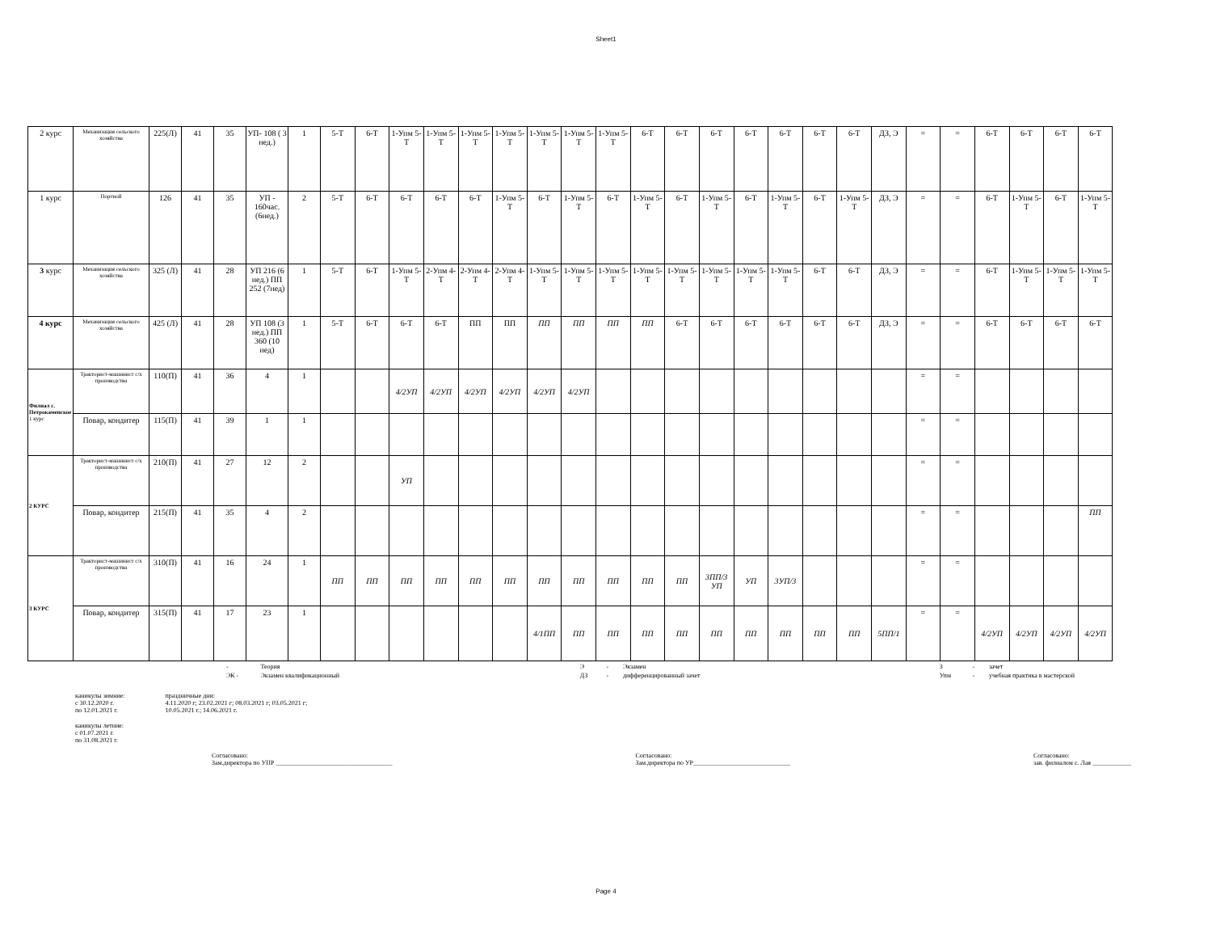Sheet1
| 2 курс | Механизация сельского хозяйства | 225(Л) | 41 | 35 | УП- 108 ( 3 нед.) | 1 | 5-Т | 6-Т | 1-Упм 5-Т | 1-Упм 5-Т | 1-Упм 5-Т | 1-Упм 5-Т | 1-Упм 5-Т | 1-Упм 5-Т | 1-Упм 5-Т | 6-Т | 6-Т | 6-Т | 6-Т | 6-Т | 6-Т | 6-Т | ДЗ, Э | = | = | 6-Т | 6-Т | 6-Т | 6-Т |
| 1 курс | Портной | 126 | 41 | 35 | УП - 160час. (6нед.) | 2 | 5-Т | 6-Т | 6-Т | 6-Т | 6-Т | 1-Упм 5-Т | 6-Т | 1-Упм 5-Т | 6-Т | 1-Упм 5-Т | 6-Т | 1-Упм 5-Т | 6-Т | 1-Упм 5-Т | 6-Т | 1-Упм 5-Т | ДЗ, Э | = | = | 6-Т | 1-Упм 5-Т | 6-Т | 1-Упм 5-Т |
| 3 курс | Механизация сельского хозяйства | 325 (Л) | 41 | 28 | УП 216 (6 нед.) ПП 252 (7нед) | 1 | 5-Т | 6-Т | 1-Упм 5-Т | 2-Упм 4-Т | 2-Упм 4-Т | 2-Упм 4-Т | 1-Упм 5-Т | 1-Упм 5-Т | 1-Упм 5-Т | 1-Упм 5-Т | 1-Упм 5-Т | 1-Упм 5-Т | 1-Упм 5-Т | 1-Упм 5-Т | 6-Т | 6-Т | ДЗ, Э | = | = | 6-Т | 1-Упм 5-Т | 1-Упм 5-Т | 1-Упм 5-Т |
| 4 курс | Механизация сельского хозяйства | 425 (Л) | 41 | 28 | УП 108 (3 нед.) ПП 360 (10 нед) | 1 | 5-Т | 6-Т | 6-Т | 6-Т | ПП | ПП | ПП | ПП | ПП | ПП | 6-Т | 6-Т | 6-Т | 6-Т | 6-Т | 6-Т | ДЗ, Э | = | = | 6-Т | 6-Т | 6-Т | 6-Т |
| Филиал с. Петрокаменское 1 курс | Тракторист-машинист с/х производства | 110(П) | 41 | 36 | 4 | 1 | | | 4/2УП | 4/2УП | 4/2УП | 4/2УП | 4/2УП | 4/2УП | | | | | | | | | | = | = | | | | |
| | Повар, кондитер | 115(П) | 41 | 39 | 1 | 1 | | | | | | | | | | | | | | | | | | = | = | | | | |
| 2 КУРС | Тракторист-машинист с/х производства | 210(П) | 41 | 27 | 12 | 2 | | | УП | | | | | | | | | | | | | | | = | = | | | | |
| | Повар, кондитер | 215(П) | 41 | 35 | 4 | 2 | | | | | | | | | | | | | | | | | | = | = | | | | ПП |
| 3 КУРС | Тракторист-машинист с/х производства | 310(П) | 41 | 16 | 24 | 1 | ПП | ПП | ПП | ПП | ПП | ПП | ПП | ПП | ПП | ПП | ПП | 3ПП/3 УП | УП | 3УП/3 | | | | = | = | | | | |
| | Повар, кондитер | 315(П) | 41 | 17 | 23 | 1 | | | | | | | 4/1ПП | ПП | ПП | ПП | ПП | ПП | ПП | ПП | ПП | ПП | 5ПП/1 | = | = | 4/2УП | 4/2УП | 4/2УП | 4/2УП |
| | - | Теория | | Э | - | Экзамен | | З | - | зачет |
| | ЭК - | Экзамен квалификационный | | ДЗ | - | дифференцированный зачет | | Упм | - | учебная практика в мастерской |
каникулы зимние:
с 30.12.2020 г.
по 12.01.2021 г.
праздничные дни:
4.11.2020 г; 23.02.2021 г; 08.03.2021 г; 03.05.2021 г;
10.05.2021 г.; 14.06.2021 г.
каникулы летние:
с 01.07.2021 г.
по 31.08.2021 г.
Согласовано:
Зам.директора по УПР ____________________________________
Согласовано:
Зам.директора по УР______________________________
Согласовано:
зав. филиалом с. Лая ____________
Page 4